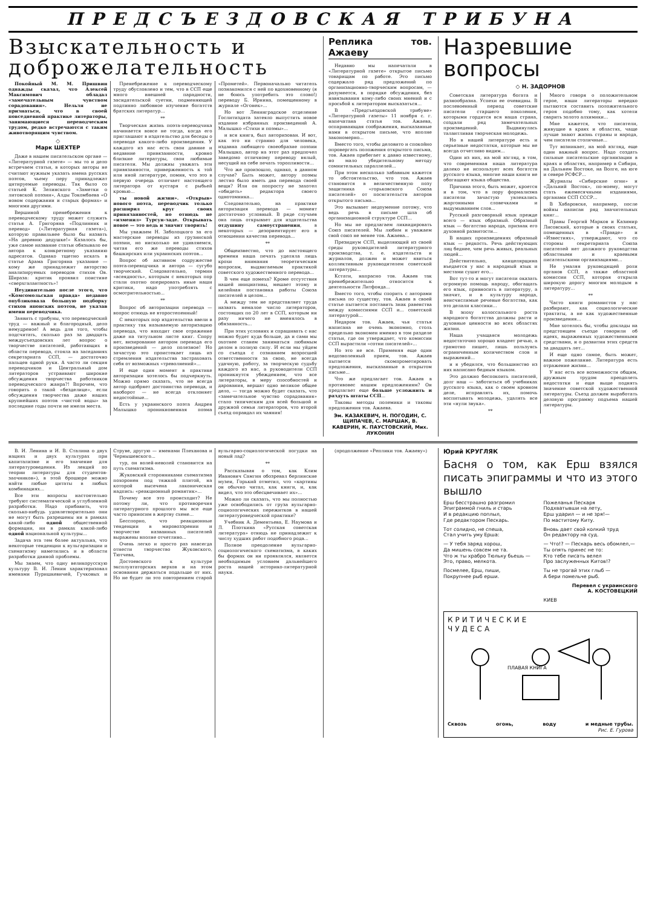ПРЕДСЪЕЗДОВСКАЯ ТРИБУНА
Взыскательность и доброжелательность
Покойный М. М. Пришвин однажды сказал, что Алексей Максимович обладал «замечательным чувством сорадования». Нельзя не признаться, что в своей повседневной практике литераторы, занимающиеся переводческим трудом, редко встречаются с таким животворящим чувством.
◇
Марк ШЕХТЕР
Даже в нашем писательском органе — «Литературной газете» — мы то и дело встречаем статьи, в которых авторы не считают нужным указать имена русских поэтов, чьему перу принадлежат цитируемые переводы. Так было со статьей К. Зелинского «Заметки о литовской поэзии», Алды Токомбаева «О новом содержании и старых формах» и многими другими.
Вершиной пренебрежения к переводческому труду может служить статья А. Григоряна «Подлинник и перевод» («Литературная газета»), которую правильнее было бы назвать «На деревню дедушке!» Казалось бы, уже самое название статьи обязывало ее автора к конкретному указанию адресатов. Однако тщетно искать в статье Арама Григоряна указание — кому же принадлежит авторство анализируемых переводов стихов Ов. Шираза: критик проявил поистине «сверхгалантность»!
Неудивительно после этого, что «Комсомольская правда» недавно опубликовала большую подборку стихов японских поэтов, не указав имени переводчика.
Заявить с трибуны, что переводческий труд — важный и благородный, дело немудреное! А ведь для того, чтобы подсчитать, сколько раз за двадцать междусъездовских лет вопрос о творчестве писателей, работающих в области перевода, стояла на заседаниях секретариата ССП, — достаточно пальцев одной руки. А часто ли секция переводчиков и Центральный дом литераторов устраивают широкие обсуждения творчества работников переводческого жанра?! Впрочем, что говорить о такой «безделице», если обсуждения творчества даже наших крупнейших поэтов «чистой воды» за последние годы почти не имели места.
Пренебрежение к переводческому труду обусловлено и тем, что в ССП еще много внешней парадности, засидательской суетни, подменяющей подлинно любовное изучение богатств братских литератур...
**
Творческая жизнь поэта-переводчика начинается вовсе не тогда, когда его приглашают в издательство для беседы о переводе какого-либо произведения. У каждого из нас есть свои давние и недавние привязанности, кровно близкие литературы, свои любимые писатели. Мы должны уважать эти привязанности, приверженность к той или иной литературе, помня, что это в первую очередь отличает настоящего литератора от кустаря с рыбьей кровью...
ты новой жизни». «Открыв» нового поэта, переводчик только расширил круг своих привязанностей, но отнюдь не «изменил» Турсун-заде. Открывать новое — это ведь и значит творить!
Мы уважаем Н. Заболоцкого за его мастерские переводы из грузинской поэзии, но нисколько не удивляемся, читая его же переводы стихов башкирских или украинских поэтов...
Вопрос об активном содружестве поэта-переводчика и автора — сугубо творческий. Следовательно, термин «всеядность», которым с некоторых пор стали охотно оперировать иные наши критики, надо употреблять с осмотрительностью...
**
Вопрос об авторизации перевода — вопрос отнюдь не второстепенный!
С некоторых пор издательства ввели в практику так называемую авторизацию перевода, что находит свое отражение даже на титульном листе книг. Спору нет, визирование автором перевода его произведений — дело полезное! Но зачастую это проистекает лишь из стремления издательства застраховать себя от возможных «треволнений»...
И еще один момент в практике авторизации хотелось бы подчеркнуть. Можно прямо сказать, что не всегда автор одобряет достоинства перевода, и наоборот — не всегда отклоняет недостойные...
Есть у украинского поэта Андрея Малышко проникновенная поэма «Прометей». Первоначально читатель познакомился с ней по вдохновенному (я не боюсь употребить это слово!) переводу Б. Ирнина, помещенному в журнале «Огонек»...
Но вот Ленинградское отделение Гослитиздата затеяло выпустить новое издание избранных произведений А. Малышко «Стихи и поэмы»...
и вся книга, был авторизован. И вот, как это ни странно для человека, издавна любящего своеобразие поэзии Малышко, автор на этот раз предпочел заведомо отличному переводу вялый, несущий на себе печать торопливости...
Что же произошло, однако, в данном случае? Быть может, автору поэмы лестно было иметь два перевода своей вещи? Или он попросту не захотел «обидеть» редактора своего однотомника...
Следовательно, на практике авторизация перевода — момент достаточно условный. В ряде случаев она лишь открывает для издательства отдушину самоустранения, в некоторых — дезориентирует его в отношении качества перевода...
**
Общеизвестно, что до настоящего времени наша печать уделяла лишь крохи внимания теоретическим вопросам, выдвигаемым практикой советского художественного перевода...
В чем еще помеха? Кроме отсутствия нашей инициативы, мешает этому и келейная постановка работы Союза писателей в целом...
А между тем не представляет труда назвать немалое число литераторов, состоящих по 20 лет в ССП, которым ни разу ничего не вменялось в обязанность...
При этих условиях и спрашивать с нас можно будет куда больше, да и сами мы охотнее станем заниматься любимым делом в полную силу. И если мы уйдем со съезда с сознанием возросшей ответственности за свою, не всегда удачную, работу, за творческую судьбу каждого из нас, а руководители ССП проникнутся убеждением, что все литераторы, в меру способностей и дарования, вершат одно великое общее дело, — тогда можно будет сказать, что «замечательное чувство сорадования» стало типическим для всей большой и дружной семьи литераторов, что второй съезд оправдал их чаяния!
Реплика тов. Ажаеву
Недавно мы напечатали в «Литературной газете» открытое письмо товарищам по работе. Это письмо содержало ряд предложений по организационно-творческим вопросам, — разумеется, в порядке обсуждения, без навязывания кому-либо своих мнений и с просьбой к литераторам высказаться...
В «Предсъездовской трибуне» «Литературной газеты» 11 ноября с. г. напечатана статья тов. Ажаева, оспаривающая соображения, высказанные нами в открытом письме, что вполне закономерно...
Вместо того, чтобы деловито и спокойно опровергать положения открытого письма, тов. Ажаев прибегает к давно известному, но мало убедительному методу сомнительных параллелей...
При этом несколько забавным кажется то обстоятельство, что тов. Ажаев становится в величественную позу защитника «горьковского Союза писателей» от посягательств авторов открытого письма...
Это вызывает недоумение потому, что ведь речь в письме шла об организационной структуре ССП...
Но мы не предлагаем ликвидировать Союз писателей. Мы любим и уважаем свой союз не менее тов. Ажаева...
Президиум ССП, выделяющий из своей среды руководителей литературного производства, т. е. издательств и журналов, должен и может явиться коллективным руководителем советской литературы...
Кстати, напрасно тов. Ажаев так пренебрежительно относится к деятельности Литфонда...
Вместо того, чтобы спорить с авторами письма по существу, тов. Ажаев в своей статье пытается поставить знак равенства между комиссиями ССП и... советской литературой...
Недаром тов. Ажаев, чья статья написана не очень экономно, столь предельно экономен именно в том разделе статьи, где он утверждает, что комиссии ССП вырастили «сотни писателей»...
Но это не все. Применяя еще один недозволенный прием, тов. Ажаев пытается скомпрометировать предложения, высказанные в открытом письме...
Что же предлагает тов. Ажаев в противовес нашим предложениям? Он предлагает еще больше усложнить и раздуть штаты ССП...
Таковы методы полемики и таковы предложения тов. Ажаева.
Эм. КАЗАКЕВИЧ, Н. ПОГОДИН, С. ЩИПАЧЕВ, С. МАРШАК, В. КАВЕРИН, К. ПАУСТОВСКИЙ, Мих. ЛУКОНИН
Назревшие вопросы
◇ Н. ЗАДОРНОВ
Советская литература богата и разнообразна. Успехи ее очевидны. В послевоенный период советские писатели старшего поколения, которыми гордится вся наша страна, создали ряд замечательных произведений. Выдвинулась талантливая творческая молодежь.
Но в нашей литературе есть и серьезные недостатки, которые мы не всегда отчетливо видим...
Один из них, на мой взгляд, в том, что современная наша литература далеко не использует всех богатств русского языка, многие наши книги не обогащают языка общества.
Причина этого, быть может, кроется и в том, что в пору формализма писатели зачастую увлекались жаргонными словечками и выдумыванием слов...
Русский разговорный язык прежде всего — язык образный. Образный язык — богатство народа, признак его духовной развитости...
В наших произведениях образный язык — редкость. Речь действующих лиц беднее, чем речь живых, реальных людей...
Действительно, канцелярщина въедается у нас в народный язык и местами сушит его...
Вот тут-то и могут писатели оказать огромную помощь народу, обогащать его язык, привносить в литературу, а значит, и в культуру народа, неисчислимые речевые богатства, как это делали классики...
В эпоху колоссального роста народного богатства должны расти и духовные ценности во всех областях жизни.
Наша учащаяся молодежь недостаточно хорошо владеет речью, а грамотно пишет, лишь пользуясь ограниченным количеством слов и выражений...
и я убедился, что большинство из них написано бедным языком.
Это должно беспокоить писателей, долг наш — заботиться об учебниках русского языка, как о своем кровном деле, исправлять их, помочь воспитывать молодежь, удалять все эти «нули звука».
**
Много говоря о положительном герое, наши литераторы нередко пытаются составить положительного героя подобно тому, как хотели сварить золото алхимики...
Мне кажется, что писатели, живущие в краях и областях, чаще лучше знают жизнь страны и народа, чем писатели столичные...
Тут возникает, на мой взгляд, еще один важный вопрос. Надо создать сильные писательские организации в краях и областях, например в Сибири, на Дальнем Востоке, на Волге, на юге и севере РСФСР...
Журналы «Сибирские огни» и «Дальний Восток», по-моему, могут стать ежемесячными изданиями, органами ССП СССР...
В Хабаровске, например, после войны написан ряд значительных книг...
Правы Георгий Марков и Казимир Лисовский, которые в своих статьях, помещенных в «Правде» и «Известиях», утверждают, что со стороны секретариата Союза писателей нет должного руководства областными и краевыми писательскими организациями...
Не умаляя руководящей роли органов ССП, а также областной комиссии ССП, которая открыла широкую дорогу многим молодым в литературу...
**
Часто книги романистов у нас разбирают, как социологические трактаты, а не как художественные произведения...
Мне хотелось бы, чтобы доклады на предстоящем съезде говорили об идеях, выраженных художественными средствами, и о развитии этих средств за двадцать лет...
И еще одно самое, быть может, важное пожелание. Литература есть отражение жизни...
У нас есть все возможности общим, дружным трудом преодолеть недостатки и еще выше поднять значение советской художественной литературы. Съезд должен выработать деловую программу подъема нашей литературы.
В. И. Ленина и И. В. Сталина о двух нациях и двух культурах при капитализме и его значение для литературоведения. Из лекций по теории литературы для студентов-заочников»), в этой брошюре можно найти любые цитаты в любых комбинациях...
Все эти вопросы настоятельно требуют систематической и углубленной разработки. Надо прибавить, что сколько-нибудь удовлетворительно они не могут быть разрешены ни в рамках какой-либо одной общественной формации, ни в рамках какой-либо одной национальной культуры...
Задача эта тем более актуальна, что некоторые тенденции к вульгаризации и схематизму наметились и в области разработки данной проблемы.
Мы знаем, что одну великорусскую культуру В. И. Ленин характеризовал именами Пуришкевичей, Гучковых и Струве, другую — именами Плеханова и Чернышевского...
тур, он волей-неволей становится на путь схематизма.
Жуковский сторонниками схематизма похоронен под тяжкой плитой, на которой высечена лаконическая надпись: «реакционный романтик»...
Почему все это происходит? Не потому ли, что противоречия литературного прошлого мы все еще часто приносим в жертву схеме...
Бесспорно, что реакционные тенденции в мировоззрении и творчестве названных писателей выражены вполне отчетливо...
Очень легко и просто раз навсегда отнести творчество Жуковского, Тютчева,
Достоевского к культуре эксплуататорских верхов и на этом основании держаться подальше от них. Но не будет ли это повторением старой вульгарно-социологической погудки на новый лад?
**
Рассказывая о том, как Клим Иванович Самгин обозревал берлинские музеи, Горький отметил, что «картины он обычно читал, как книги, и, как видел, что это обесцвечивает их»...
Можно ли сказать, что мы полностью уже освободились от груза вульгарно-социологических пережитков в нашей литературоведческой практике?
Учебник А. Дементьева, Е. Наумова и Л. Плоткина «Русская советская литература» отнюдь не принадлежит к числу худших работ подобного рода...
Полное преодоление вульгарно-социологического схематизма, в каких бы формах он ни проявлялся, является необходимым условием дальнейшего роста нашей историко-литературной науки.
(продолжение «Реплики тов. Ажаеву»)
Юрий КРУГЛЯК
Басня о том, как Ерш взялся писать эпиграммы и что из этого вышло
Ерш бесстрашно разгромил
Эпиграммой гниль и старь
И в редакцию поплыл,
Где редактором Пескарь.
Тот солидно, не спеша,
Стал учить уму Ерша:
— У тебя заряд хорош,
Да мишень совсем не та.
Что ж ты храбро Тюльку бьешь —
Это, право, мелкота.
Посмелее, Ерш, пиши,
Покрупнее рыб ерши.
Пожеланья Пескаря
Подхватывши на лету,
Ерш ударил — и не зря!—
По маститому Киту.
Вновь дает свой колкий труд
Он редактору на суд.
— Что!? — Пескарь весь обомлел,—
Ты опять принес не то:
Кто тебе писать велел
Про заслуженных Китов!?
Ты не трогай этих глыб —
А бери помельче рыб.
Перевел с украинского
А. КОСТОВЕЦКИЙ
КИЕВ
КРИТИЧЕСКИЕ
ЧУДЕСА
ПЛАВАЯ КНИГА
Сквозь огонь, воду и медные трубы.
Рис. Е. Гурова